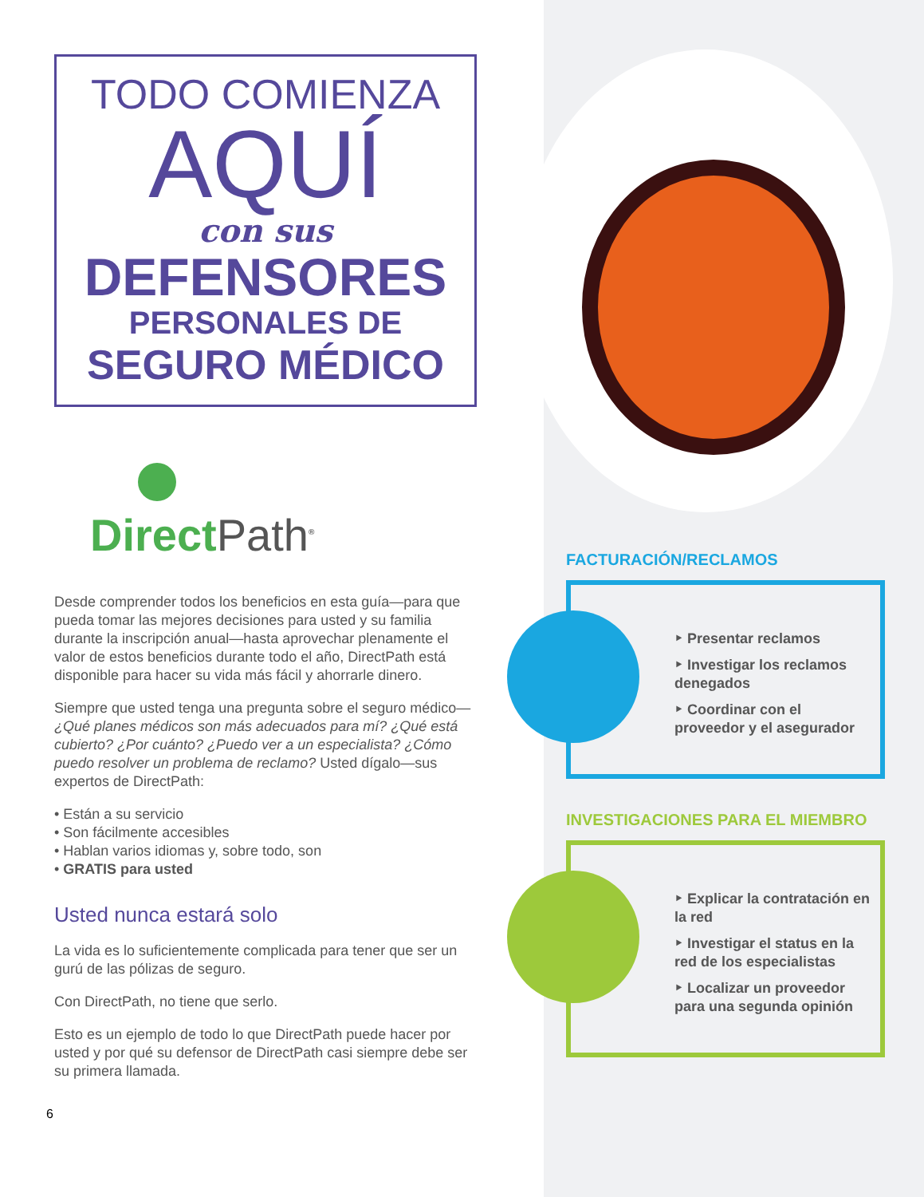TODO COMIENZA
AQUÍ
con sus
DEFENSORES
PERSONALES DE
SEGURO MÉDICO
DirectPath<sup>®</sup>
Desde comprender todos los beneficios en esta guía—para que pueda tomar las mejores decisiones para usted y su familia durante la inscripción anual—hasta aprovechar plenamente el valor de estos beneficios durante todo el año, DirectPath está disponible para hacer su vida más fácil y ahorrarle dinero.
Siempre que usted tenga una pregunta sobre el seguro médico—¿Qué planes médicos son más adecuados para mí? ¿Qué está cubierto? ¿Por cuánto? ¿Puedo ver a un especialista? ¿Cómo puedo resolver un problema de reclamo? Usted dígalo—sus expertos de DirectPath:
• Están a su servicio
• Son fácilmente accesibles
• Hablan varios idiomas y, sobre todo, son
• GRATIS para usted
Usted nunca estará solo
La vida es lo suficientemente complicada para tener que ser un gurú de las pólizas de seguro.
Con DirectPath, no tiene que serlo.
Esto es un ejemplo de todo lo que DirectPath puede hacer por usted y por qué su defensor de DirectPath casi siempre debe ser su primera llamada.
6
FACTURACIÓN/RECLAMOS
‣ Presentar reclamos
‣ Investigar los reclamos denegados
‣ Coordinar con el proveedor y el asegurador
INVESTIGACIONES PARA EL MIEMBRO
‣ Explicar la contratación en la red
‣ Investigar el status en la red de los especialistas
‣ Localizar un proveedor para una segunda opinión